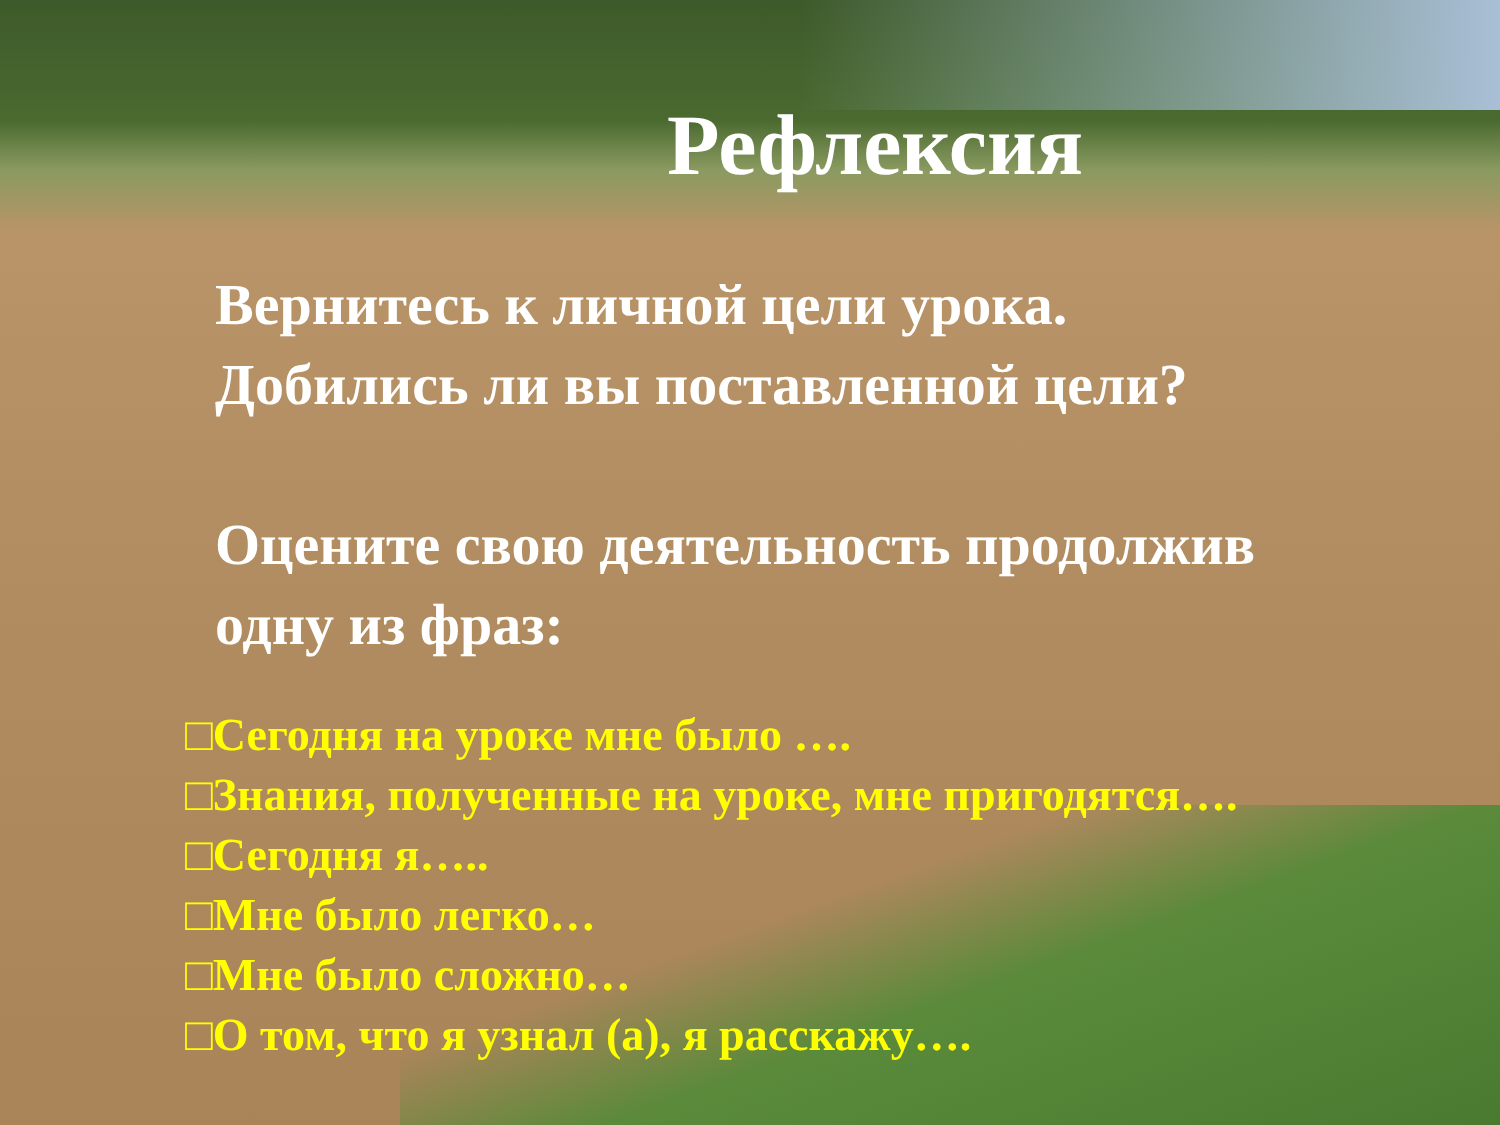Рефлексия
Вернитесь к личной цели урока.
Добились ли вы поставленной цели?
Оцените свою деятельность продолжив
одну из фраз:
□Сегодня на уроке мне было ….
□Знания, полученные на уроке, мне пригодятся….
□Сегодня я…..
□Мне было легко…
□Мне было сложно…
□О том, что я узнал (а), я расскажу….